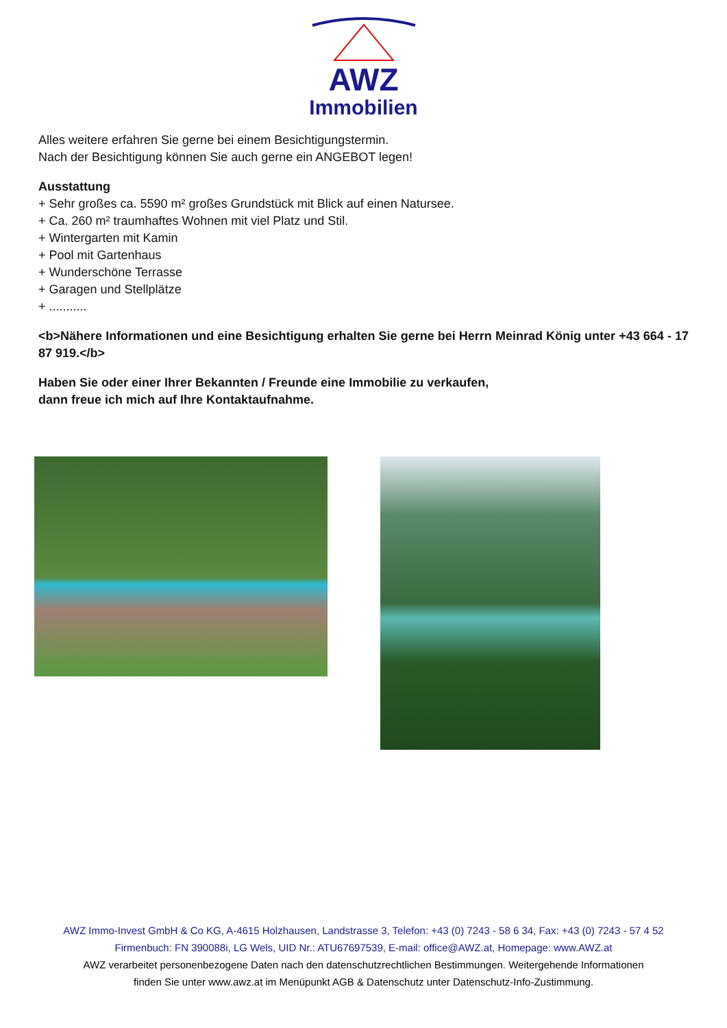AWZ
Immobilien
Alles weitere erfahren Sie gerne bei einem Besichtigungstermin.
Nach der Besichtigung können Sie auch gerne ein ANGEBOT legen!
Ausstattung
+ Sehr großes ca. 5590 m² großes Grundstück mit Blick auf einen Natursee.
+ Ca. 260 m² traumhaftes Wohnen mit viel Platz und Stil.
+ Wintergarten mit Kamin
+ Pool mit Gartenhaus
+ Wunderschöne Terrasse
+ Garagen und Stellplätze
+ ...........
<b>Nähere Informationen und eine Besichtigung erhalten Sie gerne bei Herrn Meinrad König unter +43 664 - 17 87 919.</b>
Haben Sie oder einer Ihrer Bekannten / Freunde eine Immobilie zu verkaufen,
dann freue ich mich auf Ihre Kontaktaufnahme.
AWZ Immo-Invest GmbH & Co KG, A-4615 Holzhausen, Landstrasse 3, Telefon: +43 (0) 7243 - 58 6 34, Fax: +43 (0) 7243 - 57 4 52
Firmenbuch: FN 390088i, LG Wels, UID Nr.: ATU67697539, E-mail: office@AWZ.at, Homepage: www.AWZ.at
AWZ verarbeitet personenbezogene Daten nach den datenschutzrechtlichen Bestimmungen. Weitergehende Informationen
finden Sie unter www.awz.at im Menüpunkt AGB & Datenschutz unter Datenschutz-Info-Zustimmung.